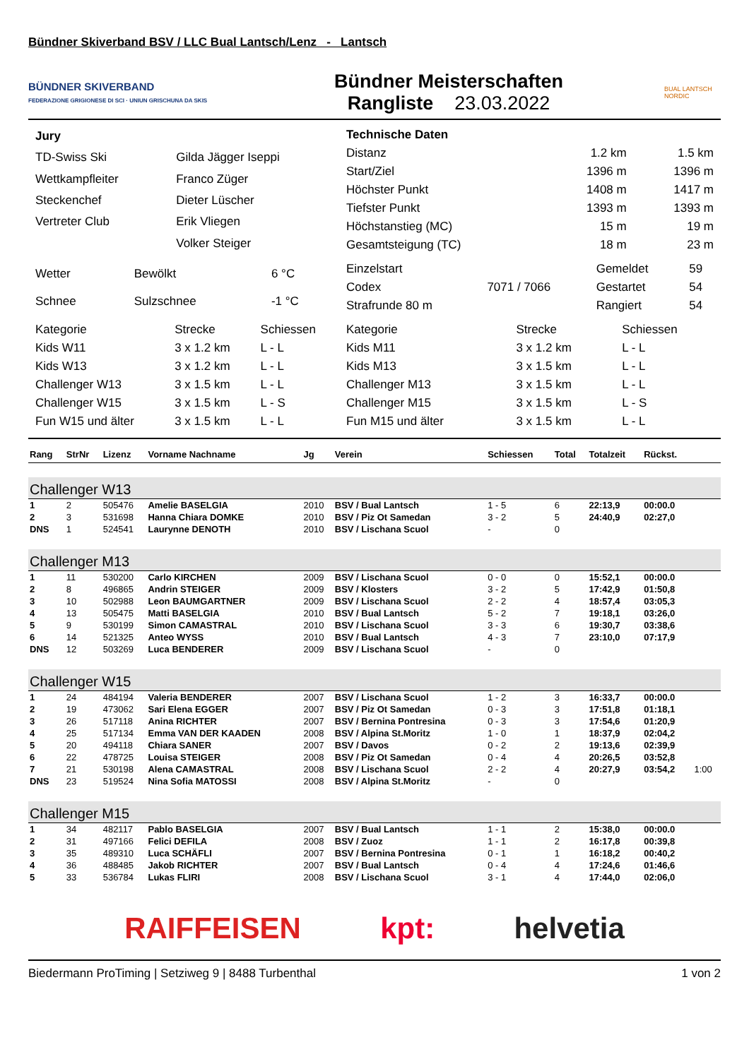Bündner Skiverband BSV / LLC Bual Lantsch/Lenz - Lantsch
BÜNDNER SKIVERBAND
FEDERAZIONE GRIGIONESE DI SCI · UNIUN GRISCHUNA DA SKIS
Bündner Meisterschaften
Rangliste 23.03.2022
BUAL LANTSCH NORDIC
| Jury | |
| TD-Swiss Ski | Gilda Jägger Iseppi |
| Wettkampfleiter | Franco Züger |
| Steckenchef | Dieter Lüscher |
| Vertreter Club | Erik Vliegen |
| | Volker Steiger |
| Technische Daten | | |
| Distanz | 1.2 km | 1.5 km |
| Start/Ziel | 1396 m | 1396 m |
| Höchster Punkt | 1408 m | 1417 m |
| Tiefster Punkt | 1393 m | 1393 m |
| Höchstanstieg (MC) | 15 m | 19 m |
| Gesamtsteigung (TC) | 18 m | 23 m |
| Wetter | Bewölkt | 6 °C |
| Schnee | Sulzschnee | -1 °C |
| Einzelstart | | Gemeldet | 59 |
| Codex | 7071 / 7066 | Gestartet | 54 |
| Strafrunde 80 m | | Rangiert | 54 |
| Kategorie | Strecke | Schiessen |
| Kids W11 | 3 x 1.2 km | L - L |
| Kids W13 | 3 x 1.2 km | L - L |
| Challenger W13 | 3 x 1.5 km | L - L |
| Challenger W15 | 3 x 1.5 km | L - S |
| Fun W15 und älter | 3 x 1.5 km | L - L |
| Kategorie | Strecke | Schiessen |
| Kids M11 | 3 x 1.2 km | L - L |
| Kids M13 | 3 x 1.5 km | L - L |
| Challenger M13 | 3 x 1.5 km | L - L |
| Challenger M15 | 3 x 1.5 km | L - S |
| Fun M15 und älter | 3 x 1.5 km | L - L |
| Rang | StrNr | Lizenz | Vorname Nachname | Jg | Verein | Schiessen | Total | Totalzeit | Rückst. | |
| --- | --- | --- | --- | --- | --- | --- | --- | --- | --- | --- |
| Challenger W13 | | | | | | | | | | |
| 1 | 2 | 505476 | Amelie BASELGIA | 2010 | BSV / Bual Lantsch | 1 - 5 | 6 | 22:13,9 | 00:00.0 | |
| 2 | 3 | 531698 | Hanna Chiara DOMKE | 2010 | BSV / Piz Ot Samedan | 3 - 2 | 5 | 24:40,9 | 02:27,0 | |
| DNS | 1 | 524541 | Laurynne DENOTH | 2010 | BSV / Lischana Scuol | - | 0 | | | |
| Challenger M13 | | | | | | | | | | |
| 1 | 11 | 530200 | Carlo KIRCHEN | 2009 | BSV / Lischana Scuol | 0 - 0 | 0 | 15:52,1 | 00:00.0 | |
| 2 | 8 | 496865 | Andrin STEIGER | 2009 | BSV / Klosters | 3 - 2 | 5 | 17:42,9 | 01:50,8 | |
| 3 | 10 | 502988 | Leon BAUMGARTNER | 2009 | BSV / Lischana Scuol | 2 - 2 | 4 | 18:57,4 | 03:05,3 | |
| 4 | 13 | 505475 | Matti BASELGIA | 2010 | BSV / Bual Lantsch | 5 - 2 | 7 | 19:18,1 | 03:26,0 | |
| 5 | 9 | 530199 | Simon CAMASTRAL | 2010 | BSV / Lischana Scuol | 3 - 3 | 6 | 19:30,7 | 03:38,6 | |
| 6 | 14 | 521325 | Anteo WYSS | 2010 | BSV / Bual Lantsch | 4 - 3 | 7 | 23:10,0 | 07:17,9 | |
| DNS | 12 | 503269 | Luca BENDERER | 2009 | BSV / Lischana Scuol | - | 0 | | | |
| Challenger W15 | | | | | | | | | | |
| 1 | 24 | 484194 | Valeria BENDERER | 2007 | BSV / Lischana Scuol | 1 - 2 | 3 | 16:33,7 | 00:00.0 | |
| 2 | 19 | 473062 | Sari Elena EGGER | 2007 | BSV / Piz Ot Samedan | 0 - 3 | 3 | 17:51,8 | 01:18,1 | |
| 3 | 26 | 517118 | Anina RICHTER | 2007 | BSV / Bernina Pontresina | 0 - 3 | 3 | 17:54,6 | 01:20,9 | |
| 4 | 25 | 517134 | Emma VAN DER KAADEN | 2008 | BSV / Alpina St.Moritz | 1 - 0 | 1 | 18:37,9 | 02:04,2 | |
| 5 | 20 | 494118 | Chiara SANER | 2007 | BSV / Davos | 0 - 2 | 2 | 19:13,6 | 02:39,9 | |
| 6 | 22 | 478725 | Louisa STEIGER | 2008 | BSV / Piz Ot Samedan | 0 - 4 | 4 | 20:26,5 | 03:52,8 | |
| 7 | 21 | 530198 | Alena CAMASTRAL | 2008 | BSV / Lischana Scuol | 2 - 2 | 4 | 20:27,9 | 03:54,2 | 1:00 |
| DNS | 23 | 519524 | Nina Sofia MATOSSI | 2008 | BSV / Alpina St.Moritz | - | 0 | | | |
| Challenger M15 | | | | | | | | | | |
| 1 | 34 | 482117 | Pablo BASELGIA | 2007 | BSV / Bual Lantsch | 1 - 1 | 2 | 15:38,0 | 00:00.0 | |
| 2 | 31 | 497166 | Felici DEFILA | 2008 | BSV / Zuoz | 1 - 1 | 2 | 16:17,8 | 00:39,8 | |
| 3 | 35 | 489310 | Luca SCHÄFLI | 2007 | BSV / Bernina Pontresina | 0 - 1 | 1 | 16:18,2 | 00:40,2 | |
| 4 | 36 | 488485 | Jakob RICHTER | 2007 | BSV / Bual Lantsch | 0 - 4 | 4 | 17:24,6 | 01:46,6 | |
| 5 | 33 | 536784 | Lukas FLIRI | 2008 | BSV / Lischana Scuol | 3 - 1 | 4 | 17:44,0 | 02:06,0 | |
RAIFFEISEN kpt: helvetia
Biedermann ProTiming | Setziweg 9 | 8488 Turbenthal 1 von 2